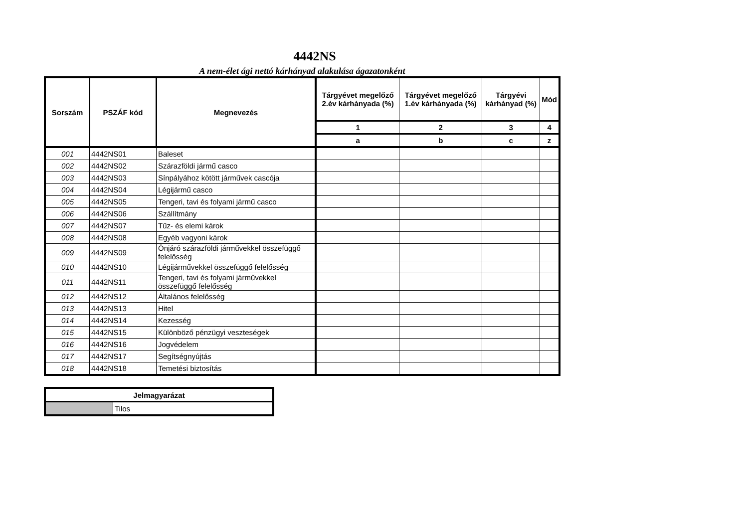4442NS
A nem-élet ági nettó kárhányad alakulása ágazatonként
| Sorszám | PSZÁF kód | Megnevezés | Tárgyévet megelőző 2.év kárhányada (%) | Tárgyévet megelőző 1.év kárhányada (%) | Tárgyévi kárhányad (%) | Mód |
| --- | --- | --- | --- | --- | --- | --- |
| | | | 1 | 2 | 3 | 4 |
| | | | a | b | c | z |
| 001 | 4442NS01 | Baleset | | | | |
| 002 | 4442NS02 | Szárazföldi jármű casco | | | | |
| 003 | 4442NS03 | Sínpályához kötött járművek cascója | | | | |
| 004 | 4442NS04 | Légijármű casco | | | | |
| 005 | 4442NS05 | Tengeri, tavi és folyami jármű casco | | | | |
| 006 | 4442NS06 | Szállítmány | | | | |
| 007 | 4442NS07 | Tűz- és elemi károk | | | | |
| 008 | 4442NS08 | Egyéb vagyoni károk | | | | |
| 009 | 4442NS09 | Önjáró szárazföldi járművekkel összefüggő felelősség | | | | |
| 010 | 4442NS10 | Légijárművekkel összefüggő felelősség | | | | |
| 011 | 4442NS11 | Tengeri, tavi és folyami járművekkel összefüggő felelősség | | | | |
| 012 | 4442NS12 | Általános felelősség | | | | |
| 013 | 4442NS13 | Hitel | | | | |
| 014 | 4442NS14 | Kezesség | | | | |
| 015 | 4442NS15 | Különböző pénzügyi veszteségek | | | | |
| 016 | 4442NS16 | Jogvédelem | | | | |
| 017 | 4442NS17 | Segítségnyújtás | | | | |
| 018 | 4442NS18 | Temetési biztosítás | | | | |
| Jelmagyarázat | |
| --- | --- |
| | Tilos |